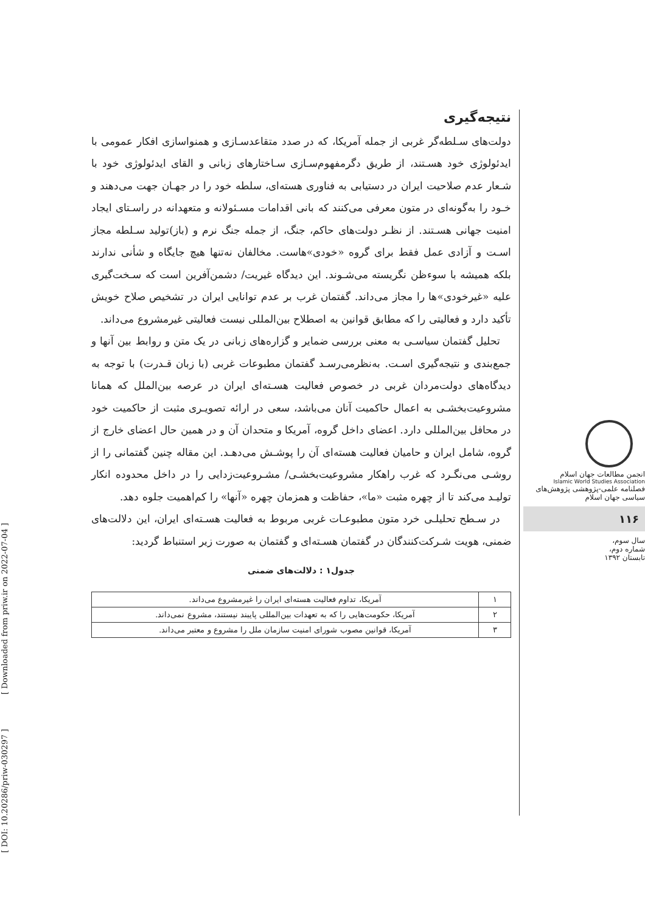نتیجه‌گیری
دولت‌های سـلطه‌گر غربی از جمله آمریکا، که در صدد متقاعدسـازی و همنواسازی افکار عمومی با ایدئولوژی خود هسـتند، از طریق دگرمفهوم‌سـازی سـاختارهای زبانی و القای ایدئولوژی خود با شـعار عدم صلاحیت ایران در دستیابی به فناوری هسته‌ای، سلطه خود را در جهـان جهت می‌دهند و خـود را به‌گونه‌ای در متون معرفی می‌کنند که بانی اقدامات مسـئولانه و متعهدانه در راسـتای ایجاد امنیت جهانی هسـتند. از نظـر دولت‌های حاکم، جنگ، از جمله جنگ نرم و (باز)تولید سـلطه مجاز اسـت و آزادی عمل فقط برای گروه «خودی»هاست. مخالفان نه‌تنها هیچ جایگاه و شأنی ندارند بلکه همیشه با سوءظن نگریسته می‌شـوند. این دیدگاه غیریت/ دشمن‌آفرین است که سـخت‌گیری علیه «غیرخودی»ها را مجاز می‌داند. گفتمان غرب بر عدم توانایی ایران در تشخیص صلاح خویش تأکید دارد و فعالیتی را که مطابق قوانین به اصطلاح بین‌المللی نیست فعالیتی غیرمشروع می‌داند.
تحلیل گفتمان سیاسـی به معنی بررسی ضمایر و گزاره‌های زبانی در یک متن و روابط بین آنها و جمع‌بندی و نتیجه‌گیری اسـت. به‌نظرمی‌رسـد گفتمان مطبوعات غربی (با زبان قـدرت) با توجه به دیدگاه‌های دولت‌مردان غربی در خصوص فعالیت هسـته‌ای ایران در عرصه بین‌الملل که همانا مشروعیت‌بخشـی به اعمال حاکمیت آنان می‌باشد، سعی در ارائه تصویـری مثبت از حاکمیت خود در محافل بین‌المللی دارد. اعضای داخل گروه، آمریکا و متحدان آن و در همین حال اعضای خارج از گروه، شامل ایران و حامیان فعالیت هسته‌ای آن را پوشـش می‌دهـد. این مقاله چنین گفتمانی را از روشـی می‌نگـرد که غرب راهکار مشروعیت‌بخشـی/ مشـروعیت‌زدایی را در داخل محدوده انکار تولیـد می‌کند تا از چهره مثبت «ما»، حفاظت و همزمان چهره «آنها» را کم‌اهمیت جلوه دهد.
در سـطح تحلیلـی خرد متون مطبوعـات غربی مربوط به فعالیت هسـته‌ای ایران، این دلالت‌های ضمنی، هویت شـرکت‌کنندگان در گفتمان هسـته‌ای و گفتمان به صورت زیر استنباط گردید:
جدول۱ : دلالت‌های ضمنی
| ۱ | آمریکا، تداوم فعالیت هسته‌ای ایران را غیرمشروع می‌داند. |
| ۲ | آمریکا، حکومت‌هایی را که به تعهدات بین‌المللی پایبند نیستند، مشروع نمی‌داند. |
| ۳ | آمریکا، قوانین مصوب شورای امنیت سازمان ملل را مشروع و معتبر می‌داند. |
انجمن مطالعات جهان اسلام
Islamic World Studies Association
فصلنامه علمی-پژوهشی پژوهش‌های سیاسی جهان اسلام
۱۱۶
سال سوم،
شماره دوم،
تابستان ۱۳۹۲
[ DOI: 10.20286/priw-030297 ] [ Downloaded from priw.ir on 2022-07-04 ]